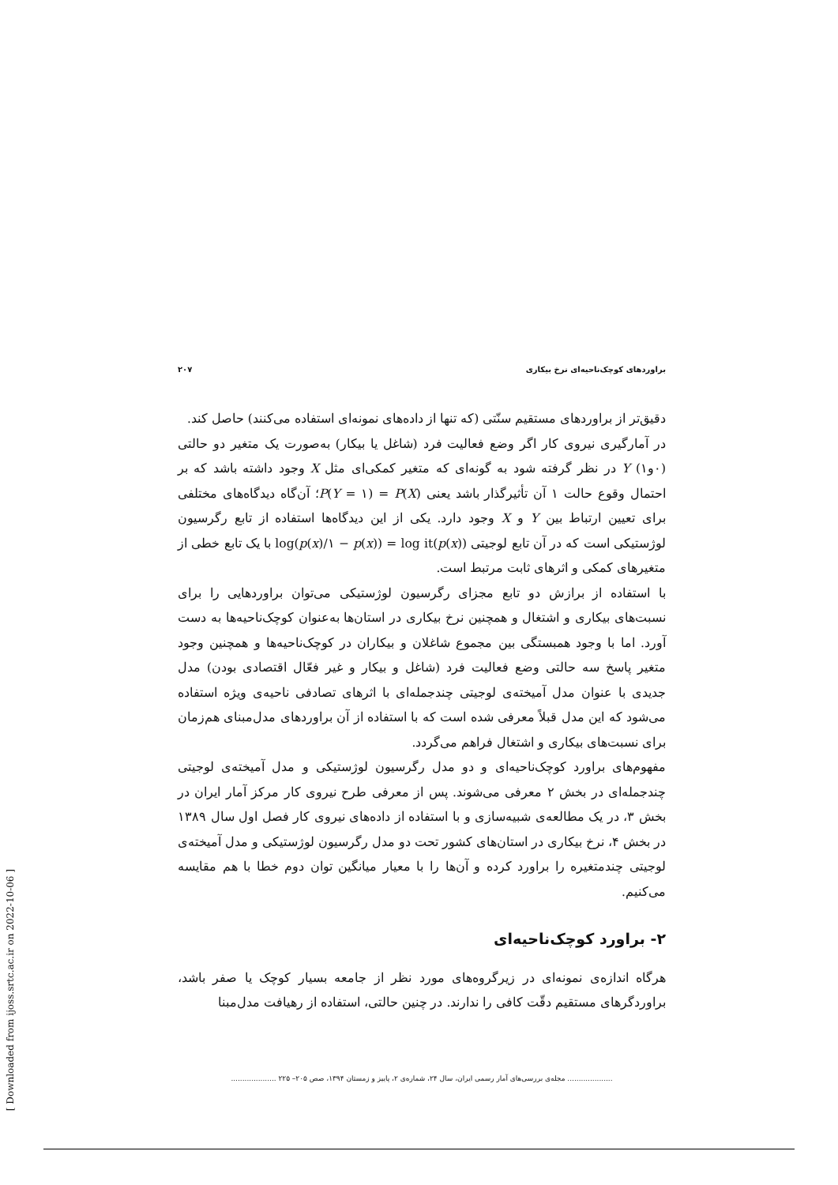براوردهای کوچک‌ناحیه‌ای نرخ بیکاری ۲۰۷
دقیق‌تر از براوردهای مستقیم سنّتی (که تنها از داده‌های نمونه‌ای استفاده می‌کنند) حاصل کند.
در آمارگیری نیروی کار اگر وضع فعالیت فرد (شاغل یا بیکار) به‌صورت یک متغیر دو حالتی (۰و۱) Y در نظر گرفته شود به گونه‌ای که متغیر کمکی‌ای مثل X وجود داشته باشد که بر احتمال وقوع حالت ۱ آن تأثیرگذار باشد یعنی P(Y = ۱) = P(X)؛ آن‌گاه دیدگاه‌های مختلفی برای تعیین ارتباط بین Y و X وجود دارد. یکی از این دیدگاه‌ها استفاده از تابع رگرسیون لوژستیکی است که در آن تابع لوجیتی log(p(x)/۱ − p(x)) = log it(p(x)) با یک تابع خطی از متغیرهای کمکی و اثرهای ثابت مرتبط است.
با استفاده از برازش دو تابع مجزای رگرسیون لوژستیکی می‌توان براوردهایی را برای نسبت‌های بیکاری و اشتغال و همچنین نرخ بیکاری در استان‌ها به‌عنوان کوچک‌ناحیه‌ها به دست آورد. اما با وجود همبستگی بین مجموع شاغلان و بیکاران در کوچک‌ناحیه‌ها و همچنین وجود متغیر پاسخ سه حالتی وضع فعالیت فرد (شاغل و بیکار و غیر فعّال اقتصادی بودن) مدل جدیدی با عنوان مدل آمیخته‌ی لوجیتی چندجمله‌ای با اثرهای تصادفی ناحیه‌ی ویژه استفاده می‌شود که این مدل قبلاً معرفی شده است که با استفاده از آن براوردهای مدل‌مبنای هم‌زمان برای نسبت‌های بیکاری و اشتغال فراهم می‌گردد.
مفهوم‌های براورد کوچک‌ناحیه‌ای و دو مدل رگرسیون لوژستیکی و مدل آمیخته‌ی لوجیتی چندجمله‌ای در بخش ۲ معرفی می‌شوند. پس از معرفی طرح نیروی کار مرکز آمار ایران در بخش ۳، در یک مطالعه‌ی شبیه‌سازی و با استفاده از داده‌های نیروی کار فصل اول سال ۱۳۸۹ در بخش ۴، نرخ بیکاری در استان‌های کشور تحت دو مدل رگرسیون لوژستیکی و مدل آمیخته‌ی لوجیتی چندمتغیره را براورد کرده و آن‌ها را با معیار میانگین توان دوم خطا با هم مقایسه می‌کنیم.
۲- براورد کوچک‌ناحیه‌ای
هرگاه اندازه‌ی نمونه‌ای در زیرگروه‌های مورد نظر از جامعه بسیار کوچک یا صفر باشد، براوردگرهای مستقیم دقّت کافی را ندارند. در چنین حالتی، استفاده از رهیافت مدل‌مبنا
.................... مجله‌ی بررسی‌های آمار رسمی ایران، سال ۲۴، شماره‌ی ۲، پاییز و زمستان ۱۳۹۴، صص ۲۰۵– ۲۲۵ ....................
[ Downloaded from ijoss.srtc.ac.ir on 2022-10-06 ]